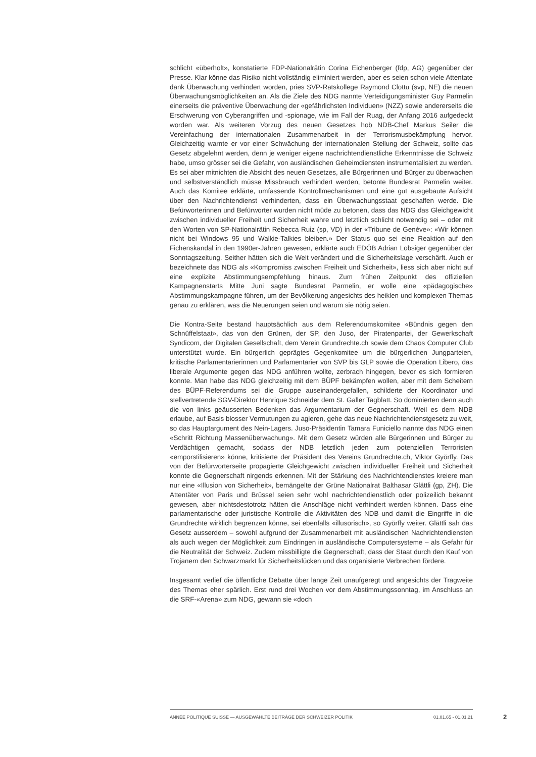schlicht «überholt», konstatierte FDP-Nationalrätin Corina Eichenberger (fdp, AG) gegenüber der Presse. Klar könne das Risiko nicht vollständig eliminiert werden, aber es seien schon viele Attentate dank Überwachung verhindert worden, pries SVP-Ratskollege Raymond Clottu (svp, NE) die neuen Überwachungsmöglichkeiten an. Als die Ziele des NDG nannte Verteidigungsminister Guy Parmelin einerseits die präventive Überwachung der «gefährlichsten Individuen» (NZZ) sowie andererseits die Erschwerung von Cyberangriffen und -spionage, wie im Fall der Ruag, der Anfang 2016 aufgedeckt worden war. Als weiteren Vorzug des neuen Gesetzes hob NDB-Chef Markus Seiler die Vereinfachung der internationalen Zusammenarbeit in der Terrorismusbekämpfung hervor. Gleichzeitig warnte er vor einer Schwächung der internationalen Stellung der Schweiz, sollte das Gesetz abgelehnt werden, denn je weniger eigene nachrichtendienstliche Erkenntnisse die Schweiz habe, umso grösser sei die Gefahr, von ausländischen Geheimdiensten instrumentalisiert zu werden. Es sei aber mitnichten die Absicht des neuen Gesetzes, alle Bürgerinnen und Bürger zu überwachen und selbstverständlich müsse Missbrauch verhindert werden, betonte Bundesrat Parmelin weiter. Auch das Komitee erklärte, umfassende Kontrollmechanismen und eine gut ausgebaute Aufsicht über den Nachrichtendienst verhinderten, dass ein Überwachungsstaat geschaffen werde. Die Befürworterinnen und Befürworter wurden nicht müde zu betonen, dass das NDG das Gleichgewicht zwischen individueller Freiheit und Sicherheit wahre und letztlich schlicht notwendig sei – oder mit den Worten von SP-Nationalrätin Rebecca Ruiz (sp, VD) in der «Tribune de Genève»: «Wir können nicht bei Windows 95 und Walkie-Talkies bleiben.» Der Status quo sei eine Reaktion auf den Fichenskandal in den 1990er-Jahren gewesen, erklärte auch EDÖB Adrian Lobsiger gegenüber der Sonntagszeitung. Seither hätten sich die Welt verändert und die Sicherheitslage verschärft. Auch er bezeichnete das NDG als «Kompromiss zwischen Freiheit und Sicherheit», liess sich aber nicht auf eine explizite Abstimmungsempfehlung hinaus. Zum frühen Zeitpunkt des offiziellen Kampagnenstarts Mitte Juni sagte Bundesrat Parmelin, er wolle eine «pädagogische» Abstimmungskampagne führen, um der Bevölkerung angesichts des heiklen und komplexen Themas genau zu erklären, was die Neuerungen seien und warum sie nötig seien.
Die Kontra-Seite bestand hauptsächlich aus dem Referendumskomitee «Bündnis gegen den Schnüffelstaat», das von den Grünen, der SP, den Juso, der Piratenpartei, der Gewerkschaft Syndicom, der Digitalen Gesellschaft, dem Verein Grundrechte.ch sowie dem Chaos Computer Club unterstützt wurde. Ein bürgerlich geprägtes Gegenkomitee um die bürgerlichen Jungparteien, kritische Parlamentarierinnen und Parlamentarier von SVP bis GLP sowie die Operation Libero, das liberale Argumente gegen das NDG anführen wollte, zerbrach hingegen, bevor es sich formieren konnte. Man habe das NDG gleichzeitig mit dem BÜPF bekämpfen wollen, aber mit dem Scheitern des BÜPF-Referendums sei die Gruppe auseinandergefallen, schilderte der Koordinator und stellvertretende SGV-Direktor Henrique Schneider dem St. Galler Tagblatt. So dominierten denn auch die von links geäusserten Bedenken das Argumentarium der Gegnerschaft. Weil es dem NDB erlaube, auf Basis blosser Vermutungen zu agieren, gehe das neue Nachrichtendienstgesetz zu weit, so das Hauptargument des Nein-Lagers. Juso-Präsidentin Tamara Funiciello nannte das NDG einen «Schritt Richtung Massenüberwachung». Mit dem Gesetz würden alle Bürgerinnen und Bürger zu Verdächtigen gemacht, sodass der NDB letztlich jeden zum potenziellen Terroristen «emporstilisieren» könne, kritisierte der Präsident des Vereins Grundrechte.ch, Viktor Györffy. Das von der Befürworterseite propagierte Gleichgewicht zwischen individueller Freiheit und Sicherheit konnte die Gegnerschaft nirgends erkennen. Mit der Stärkung des Nachrichtendienstes kreiere man nur eine «Illusion von Sicherheit», bemängelte der Grüne Nationalrat Balthasar Glättli (gp, ZH). Die Attentäter von Paris und Brüssel seien sehr wohl nachrichtendienstlich oder polizeilich bekannt gewesen, aber nichtsdestotrotz hätten die Anschläge nicht verhindert werden können. Dass eine parlamentarische oder juristische Kontrolle die Aktivitäten des NDB und damit die Eingriffe in die Grundrechte wirklich begrenzen könne, sei ebenfalls «illusorisch», so Györffy weiter. Glättli sah das Gesetz ausserdem – sowohl aufgrund der Zusammenarbeit mit ausländischen Nachrichtendiensten als auch wegen der Möglichkeit zum Eindringen in ausländische Computersysteme – als Gefahr für die Neutralität der Schweiz. Zudem missbilligte die Gegnerschaft, dass der Staat durch den Kauf von Trojanern den Schwarzmarkt für Sicherheitslücken und das organisierte Verbrechen fördere.
Insgesamt verlief die öffentliche Debatte über lange Zeit unaufgeregt und angesichts der Tragweite des Themas eher spärlich. Erst rund drei Wochen vor dem Abstimmungssonntag, im Anschluss an die SRF-«Arena» zum NDG, gewann sie «doch
ANNÉE POLITIQUE SUISSE — AUSGEWÄHLTE BEITRÄGE DER SCHWEIZER POLITIK 01.01.65 - 01.01.21
2